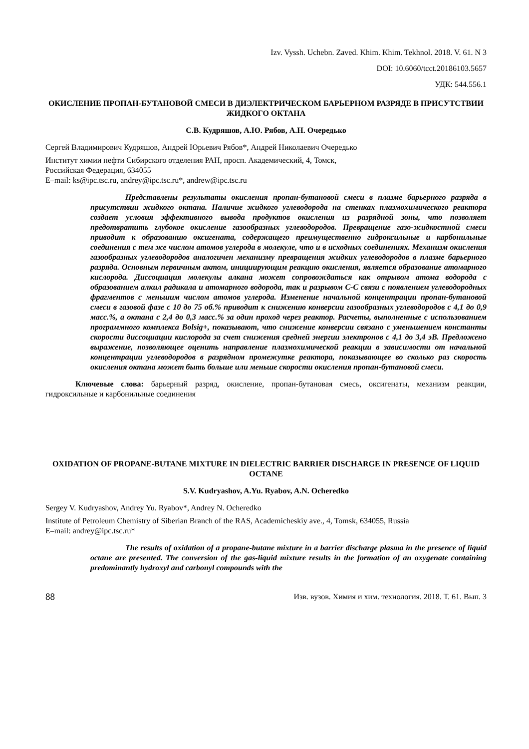Izv. Vyssh. Uchebn. Zaved. Khim. Khim. Tekhnol. 2018. V. 61. N 3
DOI: 10.6060/tcct.20186103.5657
УДК: 544.556.1
ОКИСЛЕНИЕ ПРОПАН-БУТАНОВОЙ СМЕСИ В ДИЭЛЕКТРИЧЕСКОМ БАРЬЕРНОМ РАЗРЯДЕ В ПРИСУТСТВИИ ЖИДКОГО ОКТАНА
С.В. Кудряшов, А.Ю. Рябов, А.Н. Очередько
Сергей Владимирович Кудряшов, Андрей Юрьевич Рябов*, Андрей Николаевич Очередько
Институт химии нефти Сибирского отделения РАН, просп. Академический, 4, Томск,
Российская Федерация, 634055
E–mail: ks@ipc.tsc.ru, andrey@ipc.tsc.ru*, andrew@ipc.tsc.ru
Представлены результаты окисления пропан-бутановой смеси в плазме барьерного разряда в присутствии жидкого октана. Наличие жидкого углеводорода на стенках плазмохимического реактора создает условия эффективного вывода продуктов окисления из разрядной зоны, что позволяет предотвратить глубокое окисление газообразных углеводородов. Превращение газо-жидкостной смеси приводит к образованию оксигената, содержащего преимущественно гидроксильные и карбонильные соединения с тем же числом атомов углерода в молекуле, что и в исходных соединениях. Механизм окисления газообразных углеводородов аналогичен механизму превращения жидких углеводородов в плазме барьерного разряда. Основным первичным актом, инициирующим реакцию окисления, является образование атомарного кислорода. Диссоциация молекулы алкана может сопровождаться как отрывом атома водорода с образованием алкил радикала и атомарного водорода, так и разрывом С-С связи с появлением углеводородных фрагментов с меньшим числом атомов углерода. Изменение начальной концентрации пропан-бутановой смеси в газовой фазе с 10 до 75 об.% приводит к снижению конверсии газообразных углеводородов с 4,1 до 0,9 масс.%, а октана с 2,4 до 0,3 масс.% за один проход через реактор. Расчеты, выполненные с использованием программного комплекса Bolsig+, показывают, что снижение конверсии связано с уменьшением константы скорости диссоциации кислорода за счет снижения средней энергии электронов с 4,1 до 3,4 эВ. Предложено выражение, позволяющее оценить направление плазмохимической реакции в зависимости от начальной концентрации углеводородов в разрядном промежутке реактора, показывающее во сколько раз скорость окисления октана может быть больше или меньше скорости окисления пропан-бутановой смеси.
Ключевые слова: барьерный разряд, окисление, пропан-бутановая смесь, оксигенаты, механизм реакции, гидроксильные и карбонильные соединения
OXIDATION OF PROPANE-BUTANE MIXTURE IN DIELECTRIC BARRIER DISCHARGE IN PRESENCE OF LIQUID OCTANE
S.V. Kudryashov, A.Yu. Ryabov, A.N. Ocheredko
Sergey V. Kudryashov, Andrey Yu. Ryabov*, Andrey N. Ocheredko
Institute of Petroleum Chemistry of Siberian Branch of the RAS, Academicheskiy ave., 4, Tomsk, 634055, Russia
E–mail: andrey@ipc.tsc.ru*
The results of oxidation of a propane-butane mixture in a barrier discharge plasma in the presence of liquid octane are presented. The conversion of the gas-liquid mixture results in the formation of an oxygenate containing predominantly hydroxyl and carbonyl compounds with the
88 Изв. вузов. Химия и хим. технология. 2018. Т. 61. Вып. 3